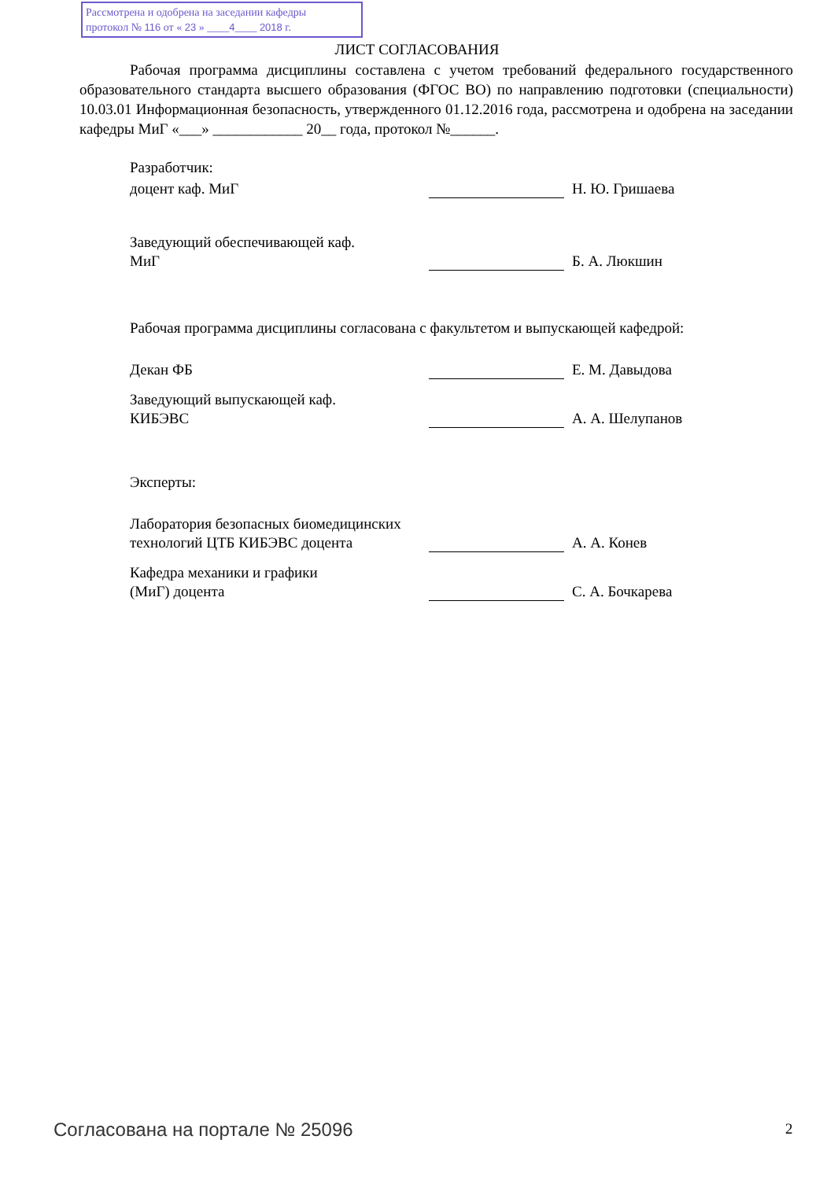Рассмотрена и одобрена на заседании кафедры
протокол № 116 от « 23 » ____4____ 2018 г.
ЛИСТ СОГЛАСОВАНИЯ
Рабочая программа дисциплины составлена с учетом требований федерального государственного образовательного стандарта высшего образования (ФГОС ВО) по направлению подготовки (специальности) 10.03.01 Информационная безопасность, утвержденного 01.12.2016 года, рассмотрена и одобрена на заседании кафедры МиГ «___» ____________ 20__ года, протокол №______.
Разработчик:
доцент каф. МиГ
Н. Ю. Гришаева
Заведующий обеспечивающей каф.
МиГ
Б. А. Люкшин
Рабочая программа дисциплины согласована с факультетом и выпускающей кафедрой:
Декан ФБ
Е. М. Давыдова
Заведующий выпускающей каф.
КИБЭВС
А. А. Шелупанов
Эксперты:
Лаборатория безопасных биомедицинских технологий ЦТБ КИБЭВС доцента
А. А. Конев
Кафедра механики и графики
(МиГ) доцента
С. А. Бочкарева
Согласована на портале № 25096 2